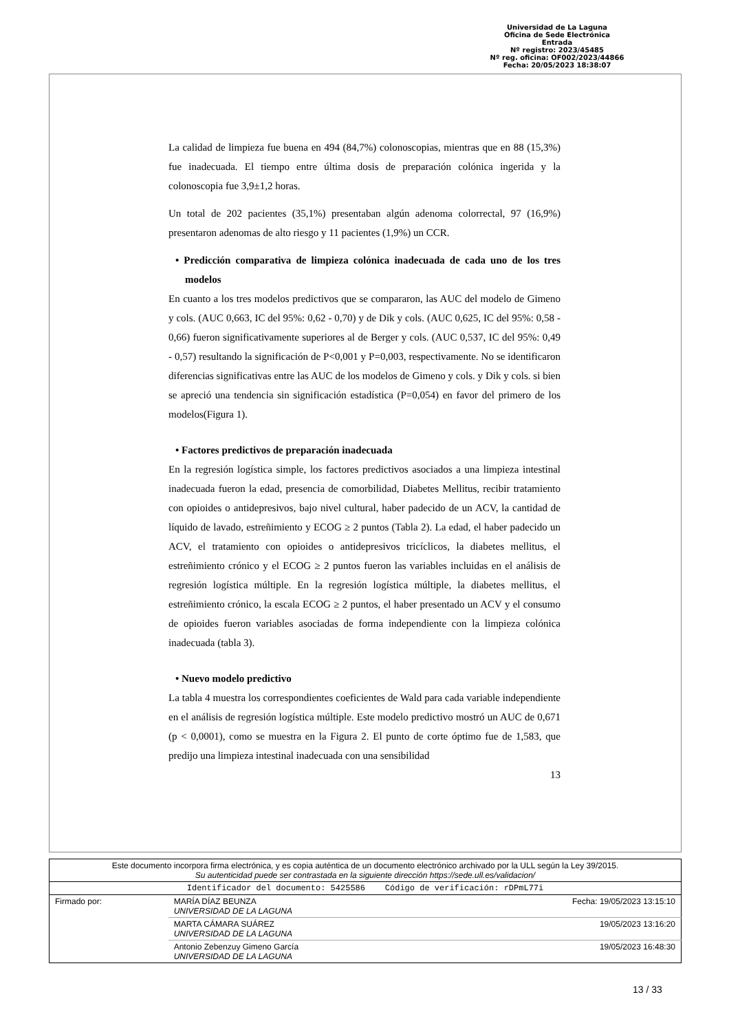Universidad de La Laguna
Oficina de Sede Electrónica
Entrada
Nº registro: 2023/45485
Nº reg. oficina: OF002/2023/44866
Fecha: 20/05/2023 18:38:07
La calidad de limpieza fue buena en 494 (84,7%) colonoscopias, mientras que en 88 (15,3%) fue inadecuada. El tiempo entre última dosis de preparación colónica ingerida y la colonoscopia fue 3,9±1,2 horas.
Un total de 202 pacientes (35,1%) presentaban algún adenoma colorrectal, 97 (16,9%) presentaron adenomas de alto riesgo y 11 pacientes (1,9%) un CCR.
• Predicción comparativa de limpieza colónica inadecuada de cada uno de los tres modelos
En cuanto a los tres modelos predictivos que se compararon, las AUC del modelo de Gimeno y cols. (AUC 0,663, IC del 95%: 0,62 - 0,70) y de Dik y cols. (AUC 0,625, IC del 95%: 0,58 - 0,66) fueron significativamente superiores al de Berger y cols. (AUC 0,537, IC del 95%: 0,49 - 0,57) resultando la significación de P<0,001 y P=0,003, respectivamente. No se identificaron diferencias significativas entre las AUC de los modelos de Gimeno y cols. y Dik y cols. si bien se apreció una tendencia sin significación estadística (P=0,054) en favor del primero de los modelos(Figura 1).
• Factores predictivos de preparación inadecuada
En la regresión logística simple, los factores predictivos asociados a una limpieza intestinal inadecuada fueron la edad, presencia de comorbilidad, Diabetes Mellitus, recibir tratamiento con opioides o antidepresivos, bajo nivel cultural, haber padecido de un ACV, la cantidad de líquido de lavado, estreñimiento y ECOG ≥ 2 puntos (Tabla 2). La edad, el haber padecido un ACV, el tratamiento con opioides o antidepresivos tricíclicos, la diabetes mellitus, el estreñimiento crónico y el ECOG ≥ 2 puntos fueron las variables incluidas en el análisis de regresión logística múltiple. En la regresión logística múltiple, la diabetes mellitus, el estreñimiento crónico, la escala ECOG ≥ 2 puntos, el haber presentado un ACV y el consumo de opioides fueron variables asociadas de forma independiente con la limpieza colónica inadecuada (tabla 3).
• Nuevo modelo predictivo
La tabla 4 muestra los correspondientes coeficientes de Wald para cada variable independiente en el análisis de regresión logística múltiple. Este modelo predictivo mostró un AUC de 0,671 (p < 0,0001), como se muestra en la Figura 2. El punto de corte óptimo fue de 1,583, que predijo una limpieza intestinal inadecuada con una sensibilidad
13
| Este documento incorpora firma electrónica, y es copia auténtica de un documento electrónico archivado por la ULL según la Ley 39/2015. Su autenticidad puede ser contrastada en la siguiente dirección https://sede.ull.es/validacion/ | | |
| Identificador del documento: 5425586 Código de verificación: rDPmL77i | | |
| Firmado por: | MARÍA DÍAZ BEUNZA UNIVERSIDAD DE LA LAGUNA | Fecha: 19/05/2023 13:15:10 |
| | MARTA CÁMARA SUÁREZ UNIVERSIDAD DE LA LAGUNA | 19/05/2023 13:16:20 |
| | Antonio Zebenzuy Gimeno García UNIVERSIDAD DE LA LAGUNA | 19/05/2023 16:48:30 |
13 / 33